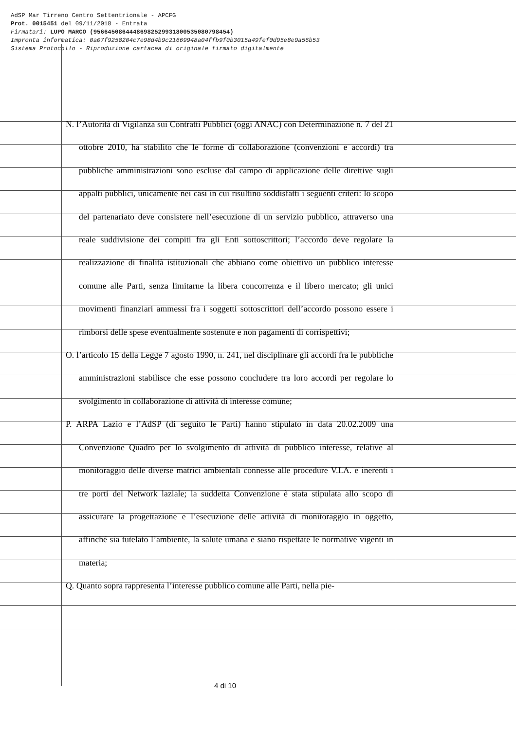AdSP Mar Tirreno Centro Settentrionale - APCFG
Prot. 0015451 del 09/11/2018 - Entrata
Firmatari: LUPO MARCO (95664508644486982529931800535080798454)
Impronta informatica: 0a07f9258204c7e98d4b9c21669948a04ffb9f0b3015a49fef0d95e8e9a56b53
Sistema Protocollo - Riproduzione cartacea di originale firmato digitalmente
N. l’Autorità di Vigilanza sui Contratti Pubblici (oggi ANAC) con Determinazione n. 7 del 21 ottobre 2010, ha stabilito che le forme di collaborazione (convenzioni e accordi) tra pubbliche amministrazioni sono escluse dal campo di applicazione delle direttive sugli appalti pubblici, unicamente nei casi in cui risultino soddisfatti i seguenti criteri: lo scopo del partenariato deve consistere nell’esecuzione di un servizio pubblico, attraverso una reale suddivisione dei compiti fra gli Enti sottoscrittori; l’accordo deve regolare la realizzazione di finalità istituzionali che abbiano come obiettivo un pubblico interesse comune alle Parti, senza limitarne la libera concorrenza e il libero mercato; gli unici movimenti finanziari ammessi fra i soggetti sottoscrittori dell’accordo possono essere i rimborsi delle spese eventualmente sostenute e non pagamenti di corrispettivi;
O. l’articolo 15 della Legge 7 agosto 1990, n. 241, nel disciplinare gli accordi fra le pubbliche amministrazioni stabilisce che esse possono concludere tra loro accordi per regolare lo svolgimento in collaborazione di attività di interesse comune;
P. ARPA Lazio e l’AdSP (di seguito le Parti) hanno stipulato in data 20.02.2009 una Convenzione Quadro per lo svolgimento di attività di pubblico interesse, relative al monitoraggio delle diverse matrici ambientali connesse alle procedure V.I.A. e inerenti i tre porti del Network laziale; la suddetta Convenzione è stata stipulata allo scopo di assicurare la progettazione e l’esecuzione delle attività di monitoraggio in oggetto, affinché sia tutelato l’ambiente, la salute umana e siano rispettate le normative vigenti in materia;
Q. Quanto sopra rappresenta l’interesse pubblico comune alle Parti, nella pie-
4 di 10